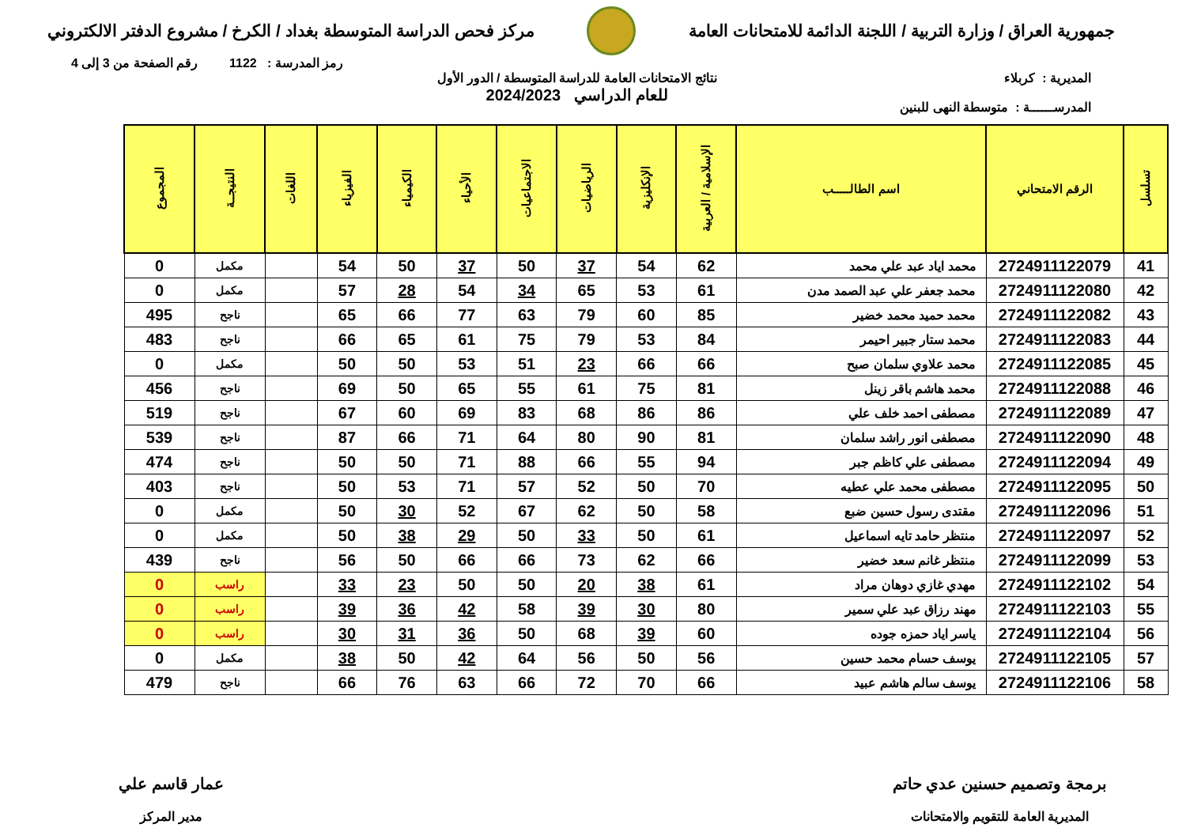جمهورية العراق / وزارة التربية / اللجنة الدائمة للامتحانات العامة
مركز فحص الدراسة المتوسطة بغداد / الكرخ / مشروع الدفتر الالكتروني
رمز المدرسة : 1122 رقم الصفحة من 3 إلى 4
المديرية : كربلاء
المدرســــــة : متوسطة النهى للبنين
نتائج الامتحانات العامة للدراسة المتوسطة / الدور الأول
للعام الدراسي 2024/2023
| تسلسل | الرقم الامتحاني | اسم الطالـــــب | الإسلامية / العربية | الإنكليزية | الرياضيات | الاجتماعيات | الأحياء | الكيمياء | الفيزياء | اللغات | النتيجــة | المجموع |
| --- | --- | --- | --- | --- | --- | --- | --- | --- | --- | --- | --- | --- |
| 41 | 2724911122079 | محمد اياد عبد علي محمد | 62 | 54 | 37 | 50 | 37 | 50 | 54 | | مكمل | 0 |
| 42 | 2724911122080 | محمد جعفر علي عبد الصمد مدن | 61 | 53 | 65 | 34 | 54 | 28 | 57 | | مكمل | 0 |
| 43 | 2724911122082 | محمد حميد محمد خضير | 85 | 60 | 79 | 63 | 77 | 66 | 65 | | ناجح | 495 |
| 44 | 2724911122083 | محمد ستار جبير احيمر | 84 | 53 | 79 | 75 | 61 | 65 | 66 | | ناجح | 483 |
| 45 | 2724911122085 | محمد علاوي سلمان صبح | 66 | 66 | 23 | 51 | 53 | 50 | 50 | | مكمل | 0 |
| 46 | 2724911122088 | محمد هاشم باقر زينل | 81 | 75 | 61 | 55 | 65 | 50 | 69 | | ناجح | 456 |
| 47 | 2724911122089 | مصطفى احمد خلف علي | 86 | 86 | 68 | 83 | 69 | 60 | 67 | | ناجح | 519 |
| 48 | 2724911122090 | مصطفى انور راشد سلمان | 81 | 90 | 80 | 64 | 71 | 66 | 87 | | ناجح | 539 |
| 49 | 2724911122094 | مصطفى علي كاظم جبر | 94 | 55 | 66 | 88 | 71 | 50 | 50 | | ناجح | 474 |
| 50 | 2724911122095 | مصطفى محمد علي عطيه | 70 | 50 | 52 | 57 | 71 | 53 | 50 | | ناجح | 403 |
| 51 | 2724911122096 | مقتدى رسول حسين ضبع | 58 | 50 | 62 | 67 | 52 | 30 | 50 | | مكمل | 0 |
| 52 | 2724911122097 | منتظر حامد تايه اسماعيل | 61 | 50 | 33 | 50 | 29 | 38 | 50 | | مكمل | 0 |
| 53 | 2724911122099 | منتظر غانم سعد خضير | 66 | 62 | 73 | 66 | 66 | 50 | 56 | | ناجح | 439 |
| 54 | 2724911122102 | مهدي غازي دوهان مراد | 61 | 38 | 20 | 50 | 50 | 23 | 33 | | راسب | 0 |
| 55 | 2724911122103 | مهند رزاق عبد علي سمير | 80 | 30 | 39 | 58 | 42 | 36 | 39 | | راسب | 0 |
| 56 | 2724911122104 | ياسر اياد حمزه جوده | 60 | 39 | 68 | 50 | 36 | 31 | 30 | | راسب | 0 |
| 57 | 2724911122105 | يوسف حسام محمد حسين | 56 | 50 | 56 | 64 | 42 | 50 | 38 | | مكمل | 0 |
| 58 | 2724911122106 | يوسف سالم هاشم عبيد | 66 | 70 | 72 | 66 | 63 | 76 | 66 | | ناجح | 479 |
برمجة وتصميم حسنين عدي حاتم
المديرية العامة للتقويم والامتحانات
عمار قاسم علي
مدير المركز